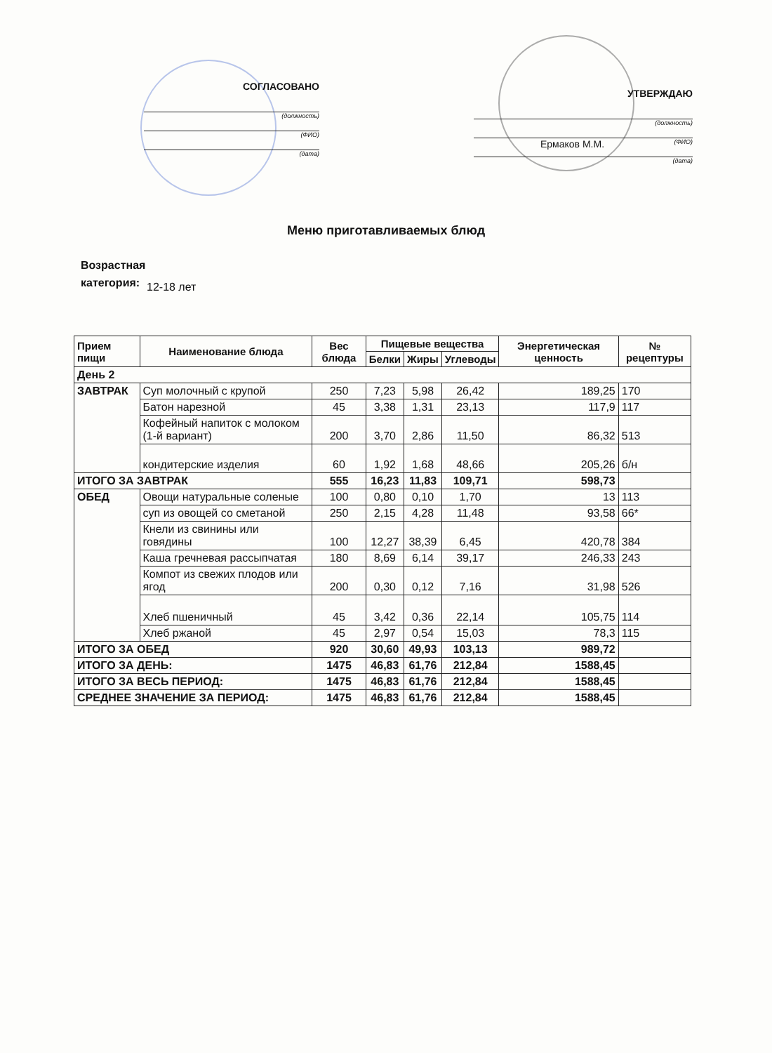СОГЛАСОВАНО
(должность)
(ФИО)
(дата)
УТВЕРЖДАЮ
(должность)
Ермаков М.М. (ФИО)
(дата)
Меню приготавливаемых блюд
Возрастная категория: 12-18 лет
| Прием пищи | Наименование блюда | Вес блюда | Пищевые вещества | | | Энергетическая ценность | № рецептуры |
| --- | --- | --- | --- | --- | --- | --- | --- |
| | | | Белки | Жиры | Углеводы | | |
| День 2 | | | | | | | |
| ЗАВТРАК | Суп молочный с крупой | 250 | 7,23 | 5,98 | 26,42 | 189,25 | 170 |
| | Батон нарезной | 45 | 3,38 | 1,31 | 23,13 | 117,9 | 117 |
| | Кофейный напиток с молоком (1-й вариант) | 200 | 3,70 | 2,86 | 11,50 | 86,32 | 513 |
| | кондитерские изделия | 60 | 1,92 | 1,68 | 48,66 | 205,26 | б/н |
| ИТОГО ЗА ЗАВТРАК | | 555 | 16,23 | 11,83 | 109,71 | 598,73 | |
| ОБЕД | Овощи натуральные соленые | 100 | 0,80 | 0,10 | 1,70 | 13 | 113 |
| | суп из овощей со сметаной | 250 | 2,15 | 4,28 | 11,48 | 93,58 | 66* |
| | Кнели из свинины или говядины | 100 | 12,27 | 38,39 | 6,45 | 420,78 | 384 |
| | Каша гречневая рассыпчатая | 180 | 8,69 | 6,14 | 39,17 | 246,33 | 243 |
| | Компот из свежих плодов или ягод | 200 | 0,30 | 0,12 | 7,16 | 31,98 | 526 |
| | Хлеб пшеничный | 45 | 3,42 | 0,36 | 22,14 | 105,75 | 114 |
| | Хлеб ржаной | 45 | 2,97 | 0,54 | 15,03 | 78,3 | 115 |
| ИТОГО ЗА ОБЕД | | 920 | 30,60 | 49,93 | 103,13 | 989,72 | |
| ИТОГО ЗА ДЕНЬ: | | 1475 | 46,83 | 61,76 | 212,84 | 1588,45 | |
| ИТОГО ЗА ВЕСЬ ПЕРИОД: | | 1475 | 46,83 | 61,76 | 212,84 | 1588,45 | |
| СРЕДНЕЕ ЗНАЧЕНИЕ ЗА ПЕРИОД: | | 1475 | 46,83 | 61,76 | 212,84 | 1588,45 | |